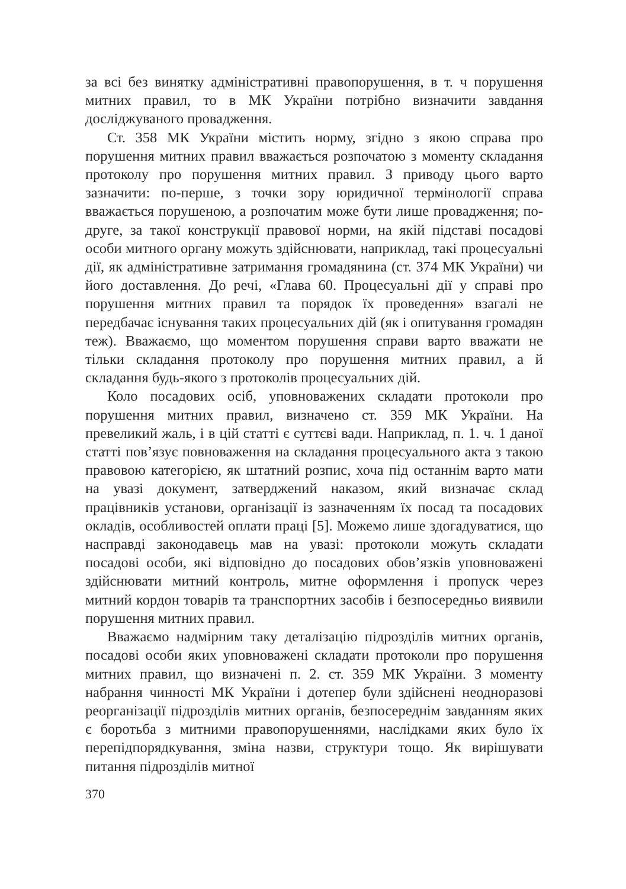за всі без винятку адміністративні правопорушення, в т. ч порушення митних правил, то в МК України потрібно визначити завдання досліджуваного провадження.
Ст. 358 МК України містить норму, згідно з якою справа про порушення митних правил вважається розпочатою з моменту складання протоколу про порушення митних правил. З приводу цього варто зазначити: по-перше, з точки зору юридичної термінології справа вважається порушеною, а розпочатим може бути лише провадження; по-друге, за такої конструкції правової норми, на якій підставі посадові особи митного органу можуть здійснювати, наприклад, такі процесуальні дії, як адміністративне затримання громадянина (ст. 374 МК України) чи його доставлення. До речі, «Глава 60. Процесуальні дії у справі про порушення митних правил та порядок їх проведення» взагалі не передбачає існування таких процесуальних дій (як і опитування громадян теж). Вважаємо, що моментом порушення справи варто вважати не тільки складання протоколу про порушення митних правил, а й складання будь-якого з протоколів процесуальних дій.
Коло посадових осіб, уповноважених складати протоколи про порушення митних правил, визначено ст. 359 МК України. На превеликий жаль, і в цій статті є суттєві вади. Наприклад, п. 1. ч. 1 даної статті пов’язує повноваження на складання процесуального акта з такою правовою категорією, як штатний розпис, хоча під останнім варто мати на увазі документ, затверджений наказом, який визначає склад працівників установи, організації із зазначенням їх посад та посадових окладів, особливостей оплати праці [5]. Можемо лише здогадуватися, що насправді законодавець мав на увазі: протоколи можуть складати посадові особи, які відповідно до посадових обов’язків уповноважені здійснювати митний контроль, митне оформлення і пропуск через митний кордон товарів та транспортних засобів і безпосередньо виявили порушення митних правил.
Вважаємо надмірним таку деталізацію підрозділів митних органів, посадові особи яких уповноважені складати протоколи про порушення митних правил, що визначені п. 2. ст. 359 МК України. З моменту набрання чинності МК України і дотепер були здійснені неодноразові реорганізації підрозділів митних органів, безпосереднім завданням яких є боротьба з митними правопорушеннями, наслідками яких було їх перепідпорядкування, зміна назви, структури тощо. Як вирішувати питання підрозділів митної
370